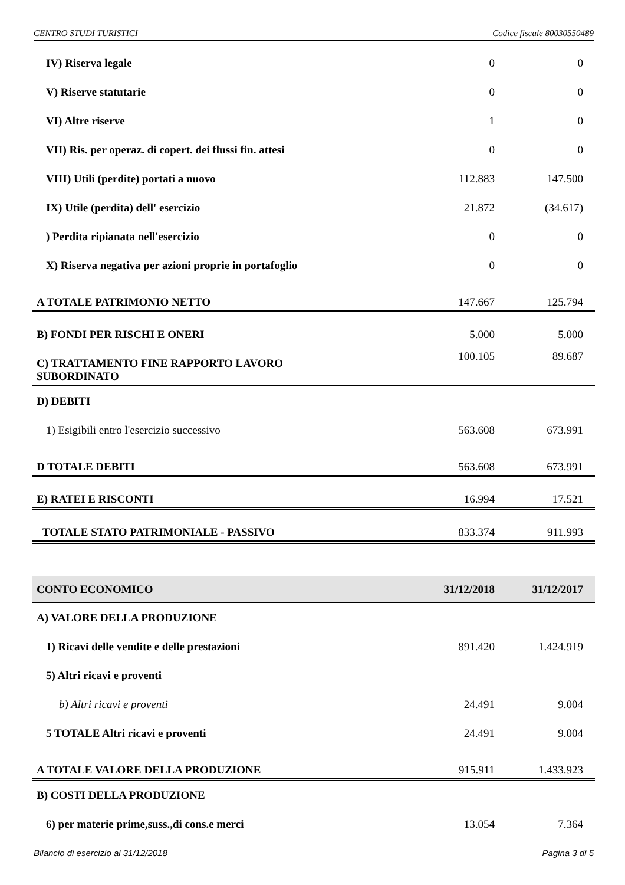CENTRO STUDI TURISTICI Codice fiscale 80030550489
| IV) Riserva legale | 0 | 0 |
| V) Riserve statutarie | 0 | 0 |
| VI) Altre riserve | 1 | 0 |
| VII) Ris. per operaz. di copert. dei flussi fin. attesi | 0 | 0 |
| VIII) Utili (perdite) portati a nuovo | 112.883 | 147.500 |
| IX) Utile (perdita) dell' esercizio | 21.872 | (34.617) |
| ) Perdita ripianata nell'esercizio | 0 | 0 |
| X) Riserva negativa per azioni proprie in portafoglio | 0 | 0 |
| A TOTALE PATRIMONIO NETTO | 147.667 | 125.794 |
| B) FONDI PER RISCHI E ONERI | 5.000 | 5.000 |
| C) TRATTAMENTO FINE RAPPORTO LAVORO SUBORDINATO | 100.105 | 89.687 |
| D) DEBITI | | |
| 1) Esigibili entro l'esercizio successivo | 563.608 | 673.991 |
| D TOTALE DEBITI | 563.608 | 673.991 |
| E) RATEI E RISCONTI | 16.994 | 17.521 |
| TOTALE STATO PATRIMONIALE - PASSIVO | 833.374 | 911.993 |
| CONTO ECONOMICO | 31/12/2018 | 31/12/2017 |
| A) VALORE DELLA PRODUZIONE | | |
| 1) Ricavi delle vendite e delle prestazioni | 891.420 | 1.424.919 |
| 5) Altri ricavi e proventi | | |
| b) Altri ricavi e proventi | 24.491 | 9.004 |
| 5 TOTALE Altri ricavi e proventi | 24.491 | 9.004 |
| A TOTALE VALORE DELLA PRODUZIONE | 915.911 | 1.433.923 |
| B) COSTI DELLA PRODUZIONE | | |
| 6) per materie prime,suss.,di cons.e merci | 13.054 | 7.364 |
Bilancio di esercizio al 31/12/2018 Pagina 3 di 5